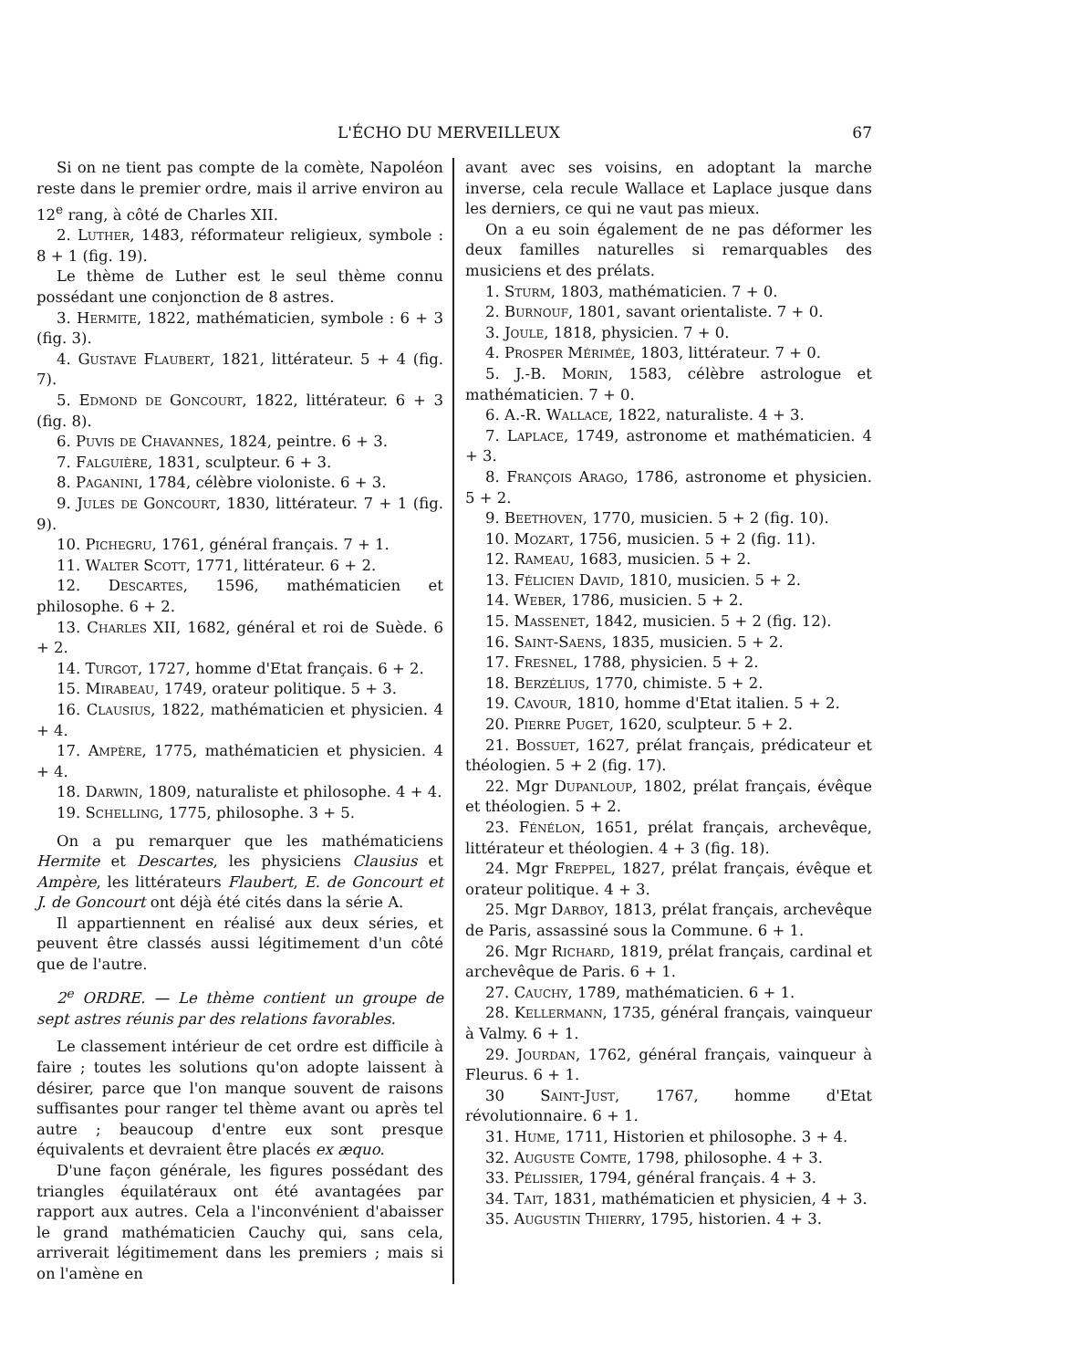L'ÉCHO DU MERVEILLEUX 67
Si on ne tient pas compte de la comète, Napoléon reste dans le premier ordre, mais il arrive environ au 12<sup>e</sup> rang, à côté de Charles XII.
2. Luther, 1483, réformateur religieux, symbole : 8 + 1 (fig. 19).
Le thème de Luther est le seul thème connu possédant une conjonction de 8 astres.
3. Hermite, 1822, mathématicien, symbole : 6 + 3 (fig. 3).
4. Gustave Flaubert, 1821, littérateur. 5 + 4 (fig. 7).
5. Edmond de Goncourt, 1822, littérateur. 6 + 3 (fig. 8).
6. Puvis de Chavannes, 1824, peintre. 6 + 3.
7. Falguière, 1831, sculpteur. 6 + 3.
8. Paganini, 1784, célèbre violoniste. 6 + 3.
9. Jules de Goncourt, 1830, littérateur. 7 + 1 (fig. 9).
10. Pichegru, 1761, général français. 7 + 1.
11. Walter Scott, 1771, littérateur. 6 + 2.
12. Descartes, 1596, mathématicien et philosophe. 6 + 2.
13. Charles XII, 1682, général et roi de Suède. 6 + 2.
14. Turgot, 1727, homme d'Etat français. 6 + 2.
15. Mirabeau, 1749, orateur politique. 5 + 3.
16. Clausius, 1822, mathématicien et physicien. 4 + 4.
17. Ampère, 1775, mathématicien et physicien. 4 + 4.
18. Darwin, 1809, naturaliste et philosophe. 4 + 4.
19. Schelling, 1775, philosophe. 3 + 5.
On a pu remarquer que les mathématiciens Hermite et Descartes, les physiciens Clausius et Ampère, les littérateurs Flaubert, E. de Goncourt et J. de Goncourt ont déjà été cités dans la série A.
Il appartiennent en réalisé aux deux séries, et peuvent être classés aussi légitimement d'un côté que de l'autre.
2<sup>e</sup> ORDRE. — Le thème contient un groupe de sept astres réunis par des relations favorables.
Le classement intérieur de cet ordre est difficile à faire ; toutes les solutions qu'on adopte laissent à désirer, parce que l'on manque souvent de raisons suffisantes pour ranger tel thème avant ou après tel autre ; beaucoup d'entre eux sont presque équivalents et devraient être placés ex æquo.
D'une façon générale, les figures possédant des triangles équilatéraux ont été avantagées par rapport aux autres. Cela a l'inconvénient d'abaisser le grand mathématicien Cauchy qui, sans cela, arriverait légitimement dans les premiers ; mais si on l'amène en
avant avec ses voisins, en adoptant la marche inverse, cela recule Wallace et Laplace jusque dans les derniers, ce qui ne vaut pas mieux.
On a eu soin également de ne pas déformer les deux familles naturelles si remarquables des musiciens et des prélats.
1. Sturm, 1803, mathématicien. 7 + 0.
2. Burnouf, 1801, savant orientaliste. 7 + 0.
3. Joule, 1818, physicien. 7 + 0.
4. Prosper Mérimée, 1803, littérateur. 7 + 0.
5. J.-B. Morin, 1583, célèbre astrologue et mathématicien. 7 + 0.
6. A.-R. Wallace, 1822, naturaliste. 4 + 3.
7. Laplace, 1749, astronome et mathématicien. 4 + 3.
8. François Arago, 1786, astronome et physicien. 5 + 2.
9. Beethoven, 1770, musicien. 5 + 2 (fig. 10).
10. Mozart, 1756, musicien. 5 + 2 (fig. 11).
12. Rameau, 1683, musicien. 5 + 2.
13. Félicien David, 1810, musicien. 5 + 2.
14. Weber, 1786, musicien. 5 + 2.
15. Massenet, 1842, musicien. 5 + 2 (fig. 12).
16. Saint-Saens, 1835, musicien. 5 + 2.
17. Fresnel, 1788, physicien. 5 + 2.
18. Berzélius, 1770, chimiste. 5 + 2.
19. Cavour, 1810, homme d'Etat italien. 5 + 2.
20. Pierre Puget, 1620, sculpteur. 5 + 2.
21. Bossuet, 1627, prélat français, prédicateur et théologien. 5 + 2 (fig. 17).
22. Mgr Dupanloup, 1802, prélat français, évêque et théologien. 5 + 2.
23. Fénélon, 1651, prélat français, archevêque, littérateur et théologien. 4 + 3 (fig. 18).
24. Mgr Freppel, 1827, prélat français, évêque et orateur politique. 4 + 3.
25. Mgr Darboy, 1813, prélat français, archevêque de Paris, assassiné sous la Commune. 6 + 1.
26. Mgr Richard, 1819, prélat français, cardinal et archevêque de Paris. 6 + 1.
27. Cauchy, 1789, mathématicien. 6 + 1.
28. Kellermann, 1735, général français, vainqueur à Valmy. 6 + 1.
29. Jourdan, 1762, général français, vainqueur à Fleurus. 6 + 1.
30 Saint-Just, 1767, homme d'Etat révolutionnaire. 6 + 1.
31. Hume, 1711, Historien et philosophe. 3 + 4.
32. Auguste Comte, 1798, philosophe. 4 + 3.
33. Pélissier, 1794, général français. 4 + 3.
34. Tait, 1831, mathématicien et physicien, 4 + 3.
35. Augustin Thierry, 1795, historien. 4 + 3.